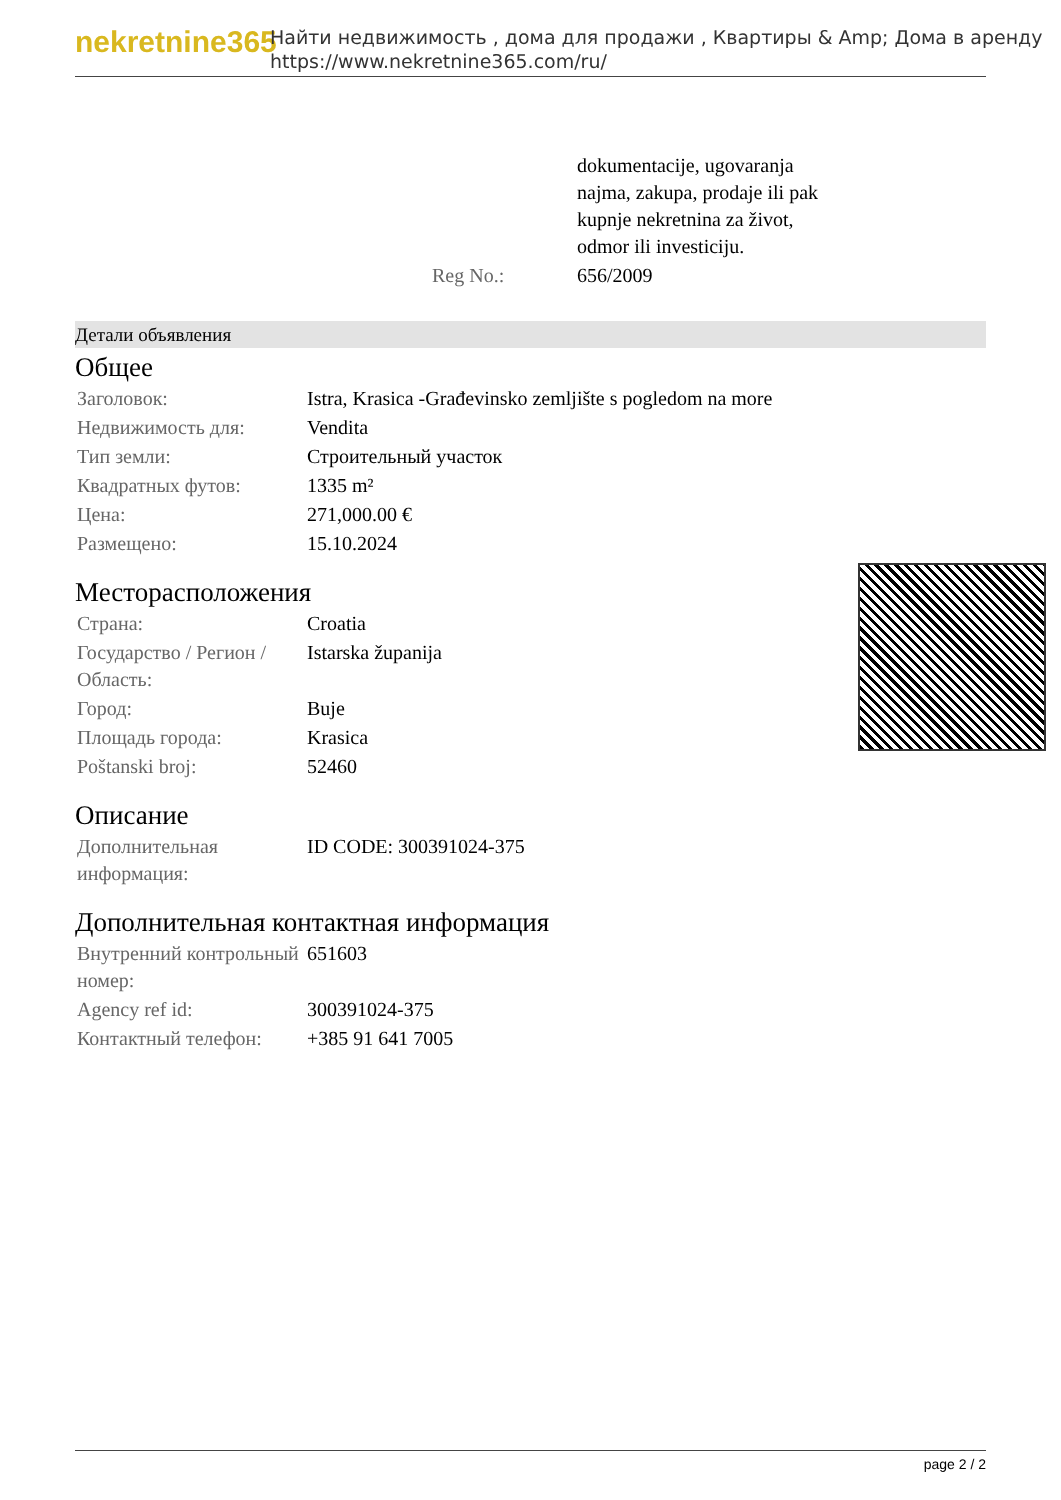nekretnine365
Найти недвижимость , дома для продажи , Квартиры & Amp; Дома в аренду
https://www.nekretnine365.com/ru/
| | dokumentacije, ugovaranja najma, zakupa, prodaje ili pak kupnje nekretnina za život, odmor ili investiciju. |
| Reg No.: | 656/2009 |
Детали объявления
Общее
| Заголовок: | Istra, Krasica -Građevinsko zemljište s pogledom na more |
| Недвижимость для: | Vendita |
| Тип земли: | Строительный участок |
| Квадратных футов: | 1335 m² |
| Цена: | 271,000.00 € |
| Размещено: | 15.10.2024 |
Месторасположения
| Страна: | Croatia |
| Государство / Регион / Область: | Istarska županija |
| Город: | Buje |
| Площадь города: | Krasica |
| Poštanski broj: | 52460 |
Описание
| Дополнительная информация: | ID CODE: 300391024-375 |
Дополнительная контактная информация
| Внутренний контрольный номер: | 651603 |
| Agency ref id: | 300391024-375 |
| Контактный телефон: | +385 91 641 7005 |
page 2 / 2